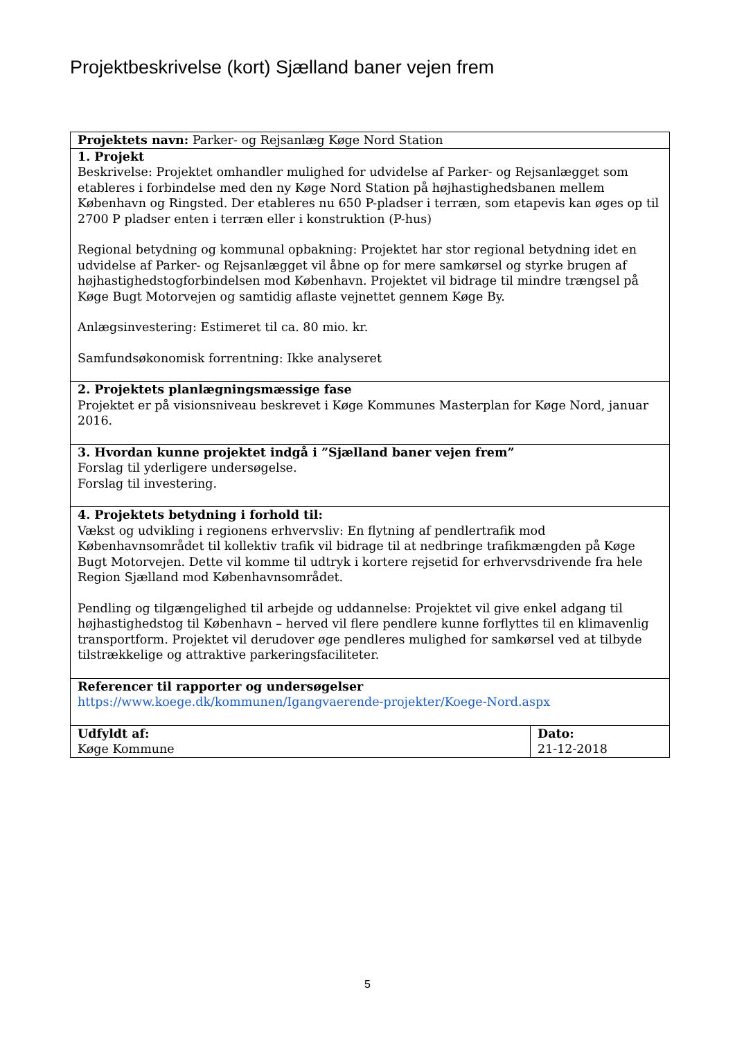Projektbeskrivelse (kort) Sjælland baner vejen frem
| Projektets navn: Parker- og Rejsanlæg Køge Nord Station | |
| 1. Projekt Beskrivelse: Projektet omhandler mulighed for udvidelse af Parker- og Rejsanlægget som etableres i forbindelse med den ny Køge Nord Station på højhastighedsbanen mellem København og Ringsted. Der etableres nu 650 P-pladser i terræn, som etapevis kan øges op til 2700 P pladser enten i terræn eller i konstruktion (P-hus) Regional betydning og kommunal opbakning: Projektet har stor regional betydning idet en udvidelse af Parker- og Rejsanlægget vil åbne op for mere samkørsel og styrke brugen af højhastighedstogforbindelsen mod København. Projektet vil bidrage til mindre trængsel på Køge Bugt Motorvejen og samtidig aflaste vejnettet gennem Køge By. Anlægsinvestering: Estimeret til ca. 80 mio. kr. Samfundsøkonomisk forrentning: Ikke analyseret | |
| 2. Projektets planlægningsmæssige fase Projektet er på visionsniveau beskrevet i Køge Kommunes Masterplan for Køge Nord, januar 2016. | |
| 3. Hvordan kunne projektet indgå i ”Sjælland baner vejen frem” Forslag til yderligere undersøgelse. Forslag til investering. | |
| 4. Projektets betydning i forhold til: Vækst og udvikling i regionens erhvervsliv: En flytning af pendlertrafik mod Københavnsområdet til kollektiv trafik vil bidrage til at nedbringe trafikmængden på Køge Bugt Motorvejen. Dette vil komme til udtryk i kortere rejsetid for erhvervsdrivende fra hele Region Sjælland mod Københavnsområdet. Pendling og tilgængelighed til arbejde og uddannelse: Projektet vil give enkel adgang til højhastighedstog til København – herved vil flere pendlere kunne forflyttes til en klimavenlig transportform. Projektet vil derudover øge pendleres mulighed for samkørsel ved at tilbyde tilstrækkelige og attraktive parkeringsfaciliteter. | |
| Referencer til rapporter og undersøgelser https://www.koege.dk/kommunen/Igangvaerende-projekter/Koege-Nord.aspx | |
| Udfyldt af: Køge Kommune | Dato: 21-12-2018 |
5